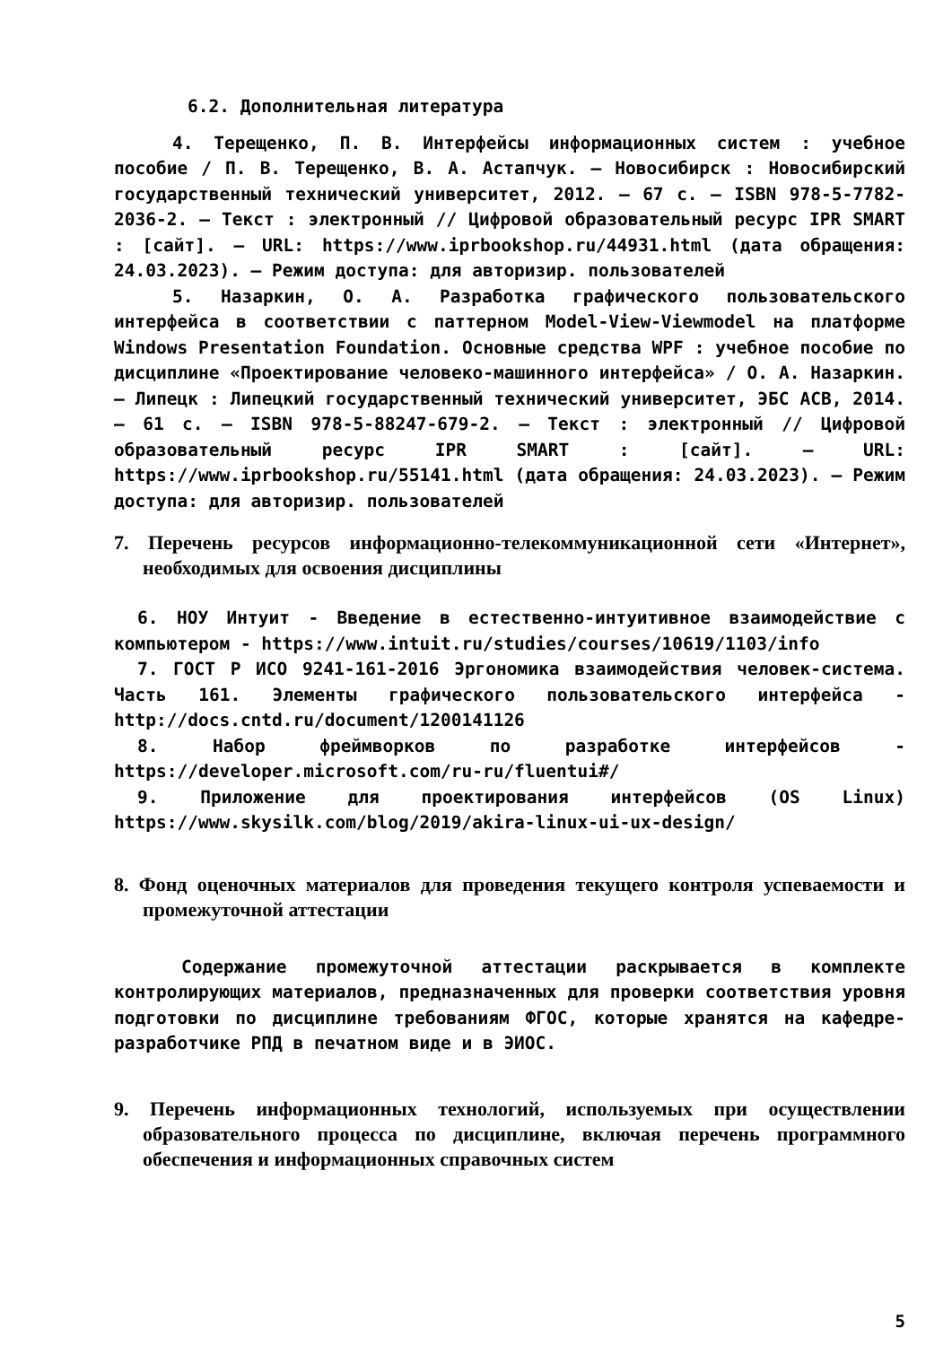6.2. Дополнительная литература
4. Терещенко, П. В. Интерфейсы информационных систем : учебное пособие / П. В. Терещенко, В. А. Астапчук. — Новосибирск : Новосибирский государственный технический университет, 2012. — 67 с. — ISBN 978-5-7782-2036-2. — Текст : электронный // Цифровой образовательный ресурс IPR SMART : [сайт]. — URL: https://www.iprbookshop.ru/44931.html (дата обращения: 24.03.2023). — Режим доступа: для авторизир. пользователей
5. Назаркин, О. А. Разработка графического пользовательского интерфейса в соответствии с паттерном Model-View-Viewmodel на платформе Windows Presentation Foundation. Основные средства WPF : учебное пособие по дисциплине «Проектирование человеко-машинного интерфейса» / О. А. Назаркин. — Липецк : Липецкий государственный технический университет, ЭБС АСВ, 2014. — 61 с. — ISBN 978-5-88247-679-2. — Текст : электронный // Цифровой образовательный ресурс IPR SMART : [сайт]. — URL: https://www.iprbookshop.ru/55141.html (дата обращения: 24.03.2023). — Режим доступа: для авторизир. пользователей
7. Перечень ресурсов информационно-телекоммуникационной сети «Интернет», необходимых для освоения дисциплины
6. НОУ Интуит - Введение в естественно-интуитивное взаимодействие с компьютером - https://www.intuit.ru/studies/courses/10619/1103/info
7. ГОСТ Р ИСО 9241-161-2016 Эргономика взаимодействия человек-система. Часть 161. Элементы графического пользовательского интерфейса - http://docs.cntd.ru/document/1200141126
8. Набор фреймворков по разработке интерфейсов - https://developer.microsoft.com/ru-ru/fluentui#/
9. Приложение для проектирования интерфейсов (OS Linux) https://www.skysilk.com/blog/2019/akira-linux-ui-ux-design/
8. Фонд оценочных материалов для проведения текущего контроля успеваемости и промежуточной аттестации
Содержание промежуточной аттестации раскрывается в комплекте контролирующих материалов, предназначенных для проверки соответствия уровня подготовки по дисциплине требованиям ФГОС, которые хранятся на кафедре-разработчике РПД в печатном виде и в ЭИОС.
9. Перечень информационных технологий, используемых при осуществлении образовательного процесса по дисциплине, включая перечень программного обеспечения и информационных справочных систем
5